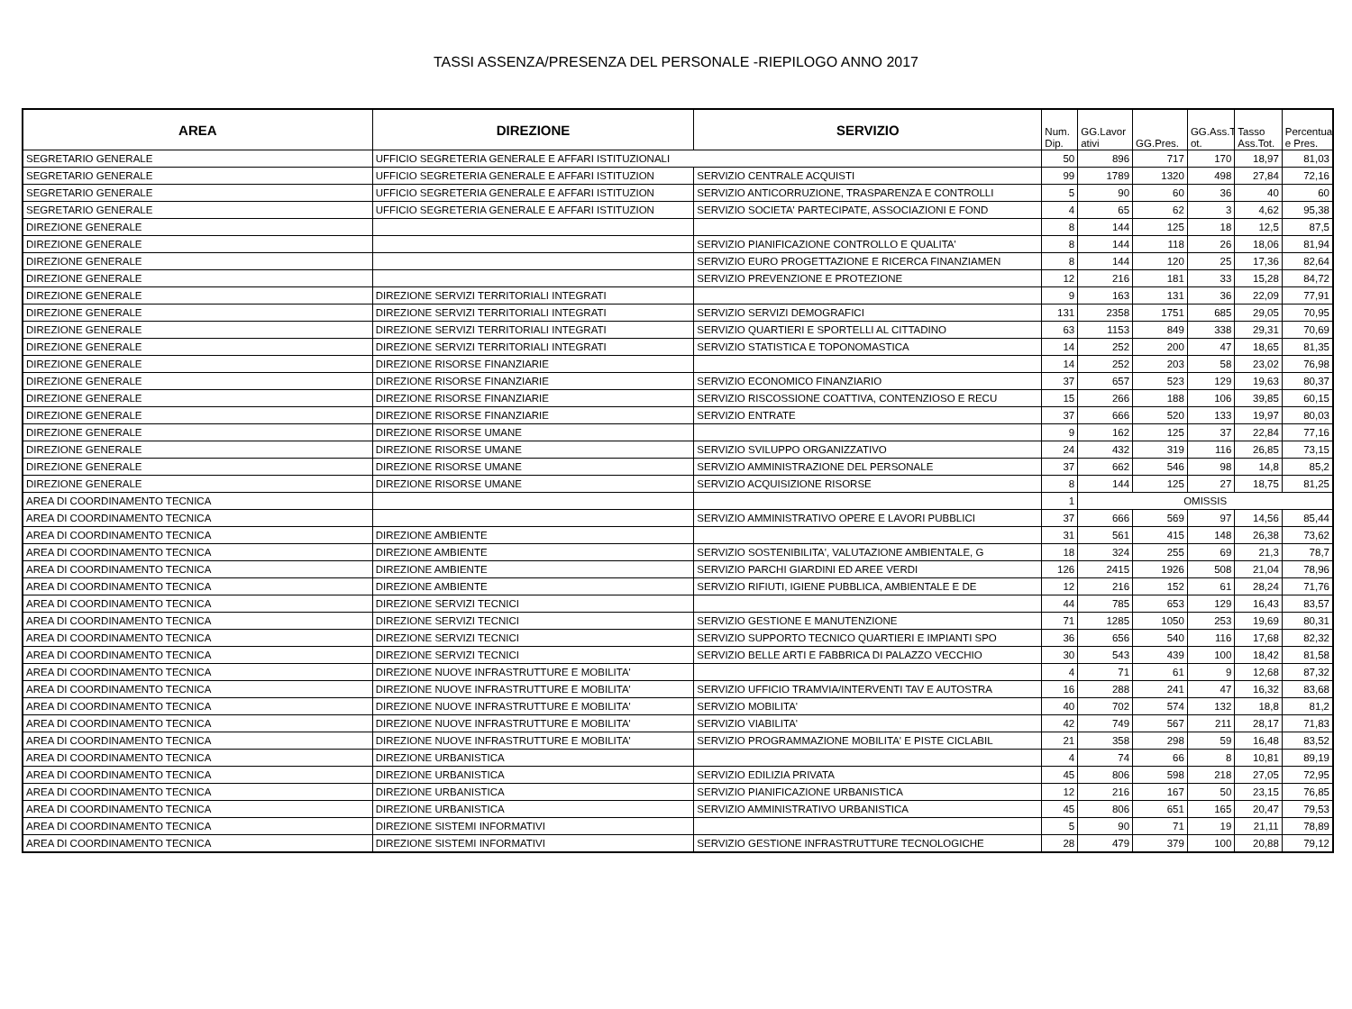TASSI ASSENZA/PRESENZA DEL PERSONALE -RIEPILOGO ANNO 2017
| AREA | DIREZIONE | SERVIZIO | Num. Dip. | GG.Lavor ativi | GG.Pres. | GG.Ass.T ot. | Tasso Ass.Tot. | Percentual e Pres. |
| --- | --- | --- | --- | --- | --- | --- | --- | --- |
| SEGRETARIO GENERALE | UFFICIO SEGRETERIA GENERALE E AFFARI ISTITUZIONALI | | 50 | 896 | 717 | 170 | 18,97 | 81,03 |
| SEGRETARIO GENERALE | UFFICIO SEGRETERIA GENERALE E AFFARI ISTITUZION | SERVIZIO CENTRALE ACQUISTI | 99 | 1789 | 1320 | 498 | 27,84 | 72,16 |
| SEGRETARIO GENERALE | UFFICIO SEGRETERIA GENERALE E AFFARI ISTITUZION | SERVIZIO ANTICORRUZIONE, TRASPARENZA E CONTROLLI | 5 | 90 | 60 | 36 | 40 | 60 |
| SEGRETARIO GENERALE | UFFICIO SEGRETERIA GENERALE E AFFARI ISTITUZION | SERVIZIO SOCIETA' PARTECIPATE, ASSOCIAZIONI E FOND | 4 | 65 | 62 | 3 | 4,62 | 95,38 |
| DIREZIONE GENERALE | | | 8 | 144 | 125 | 18 | 12,5 | 87,5 |
| DIREZIONE GENERALE | | SERVIZIO PIANIFICAZIONE CONTROLLO E QUALITA' | 8 | 144 | 118 | 26 | 18,06 | 81,94 |
| DIREZIONE GENERALE | | SERVIZIO EURO PROGETTAZIONE E RICERCA FINANZIAMEN | 8 | 144 | 120 | 25 | 17,36 | 82,64 |
| DIREZIONE GENERALE | | SERVIZIO PREVENZIONE E PROTEZIONE | 12 | 216 | 181 | 33 | 15,28 | 84,72 |
| DIREZIONE GENERALE | DIREZIONE SERVIZI TERRITORIALI INTEGRATI | | 9 | 163 | 131 | 36 | 22,09 | 77,91 |
| DIREZIONE GENERALE | DIREZIONE SERVIZI TERRITORIALI INTEGRATI | SERVIZIO SERVIZI DEMOGRAFICI | 131 | 2358 | 1751 | 685 | 29,05 | 70,95 |
| DIREZIONE GENERALE | DIREZIONE SERVIZI TERRITORIALI INTEGRATI | SERVIZIO QUARTIERI E SPORTELLI AL CITTADINO | 63 | 1153 | 849 | 338 | 29,31 | 70,69 |
| DIREZIONE GENERALE | DIREZIONE SERVIZI TERRITORIALI INTEGRATI | SERVIZIO STATISTICA E TOPONOMASTICA | 14 | 252 | 200 | 47 | 18,65 | 81,35 |
| DIREZIONE GENERALE | DIREZIONE RISORSE FINANZIARIE | | 14 | 252 | 203 | 58 | 23,02 | 76,98 |
| DIREZIONE GENERALE | DIREZIONE RISORSE FINANZIARIE | SERVIZIO ECONOMICO FINANZIARIO | 37 | 657 | 523 | 129 | 19,63 | 80,37 |
| DIREZIONE GENERALE | DIREZIONE RISORSE FINANZIARIE | SERVIZIO RISCOSSIONE COATTIVA, CONTENZIOSO E RECU | 15 | 266 | 188 | 106 | 39,85 | 60,15 |
| DIREZIONE GENERALE | DIREZIONE RISORSE FINANZIARIE | SERVIZIO ENTRATE | 37 | 666 | 520 | 133 | 19,97 | 80,03 |
| DIREZIONE GENERALE | DIREZIONE RISORSE UMANE | | 9 | 162 | 125 | 37 | 22,84 | 77,16 |
| DIREZIONE GENERALE | DIREZIONE RISORSE UMANE | SERVIZIO SVILUPPO ORGANIZZATIVO | 24 | 432 | 319 | 116 | 26,85 | 73,15 |
| DIREZIONE GENERALE | DIREZIONE RISORSE UMANE | SERVIZIO AMMINISTRAZIONE DEL PERSONALE | 37 | 662 | 546 | 98 | 14,8 | 85,2 |
| DIREZIONE GENERALE | DIREZIONE RISORSE UMANE | SERVIZIO ACQUISIZIONE RISORSE | 8 | 144 | 125 | 27 | 18,75 | 81,25 |
| AREA DI COORDINAMENTO TECNICA | | | 1 | OMISSIS | | | | |
| AREA DI COORDINAMENTO TECNICA | | SERVIZIO AMMINISTRATIVO OPERE E LAVORI PUBBLICI | 37 | 666 | 569 | 97 | 14,56 | 85,44 |
| AREA DI COORDINAMENTO TECNICA | DIREZIONE AMBIENTE | | 31 | 561 | 415 | 148 | 26,38 | 73,62 |
| AREA DI COORDINAMENTO TECNICA | DIREZIONE AMBIENTE | SERVIZIO SOSTENIBILITA', VALUTAZIONE AMBIENTALE, G | 18 | 324 | 255 | 69 | 21,3 | 78,7 |
| AREA DI COORDINAMENTO TECNICA | DIREZIONE AMBIENTE | SERVIZIO PARCHI GIARDINI ED AREE VERDI | 126 | 2415 | 1926 | 508 | 21,04 | 78,96 |
| AREA DI COORDINAMENTO TECNICA | DIREZIONE AMBIENTE | SERVIZIO RIFIUTI, IGIENE PUBBLICA, AMBIENTALE E DE | 12 | 216 | 152 | 61 | 28,24 | 71,76 |
| AREA DI COORDINAMENTO TECNICA | DIREZIONE SERVIZI TECNICI | | 44 | 785 | 653 | 129 | 16,43 | 83,57 |
| AREA DI COORDINAMENTO TECNICA | DIREZIONE SERVIZI TECNICI | SERVIZIO GESTIONE E MANUTENZIONE | 71 | 1285 | 1050 | 253 | 19,69 | 80,31 |
| AREA DI COORDINAMENTO TECNICA | DIREZIONE SERVIZI TECNICI | SERVIZIO SUPPORTO TECNICO QUARTIERI E IMPIANTI SPO | 36 | 656 | 540 | 116 | 17,68 | 82,32 |
| AREA DI COORDINAMENTO TECNICA | DIREZIONE SERVIZI TECNICI | SERVIZIO BELLE ARTI E FABBRICA DI PALAZZO VECCHIO | 30 | 543 | 439 | 100 | 18,42 | 81,58 |
| AREA DI COORDINAMENTO TECNICA | DIREZIONE NUOVE INFRASTRUTTURE E MOBILITA' | | 4 | 71 | 61 | 9 | 12,68 | 87,32 |
| AREA DI COORDINAMENTO TECNICA | DIREZIONE NUOVE INFRASTRUTTURE E MOBILITA' | SERVIZIO UFFICIO TRAMVIA/INTERVENTI TAV E AUTOSTRA | 16 | 288 | 241 | 47 | 16,32 | 83,68 |
| AREA DI COORDINAMENTO TECNICA | DIREZIONE NUOVE INFRASTRUTTURE E MOBILITA' | SERVIZIO MOBILITA' | 40 | 702 | 574 | 132 | 18,8 | 81,2 |
| AREA DI COORDINAMENTO TECNICA | DIREZIONE NUOVE INFRASTRUTTURE E MOBILITA' | SERVIZIO VIABILITA' | 42 | 749 | 567 | 211 | 28,17 | 71,83 |
| AREA DI COORDINAMENTO TECNICA | DIREZIONE NUOVE INFRASTRUTTURE E MOBILITA' | SERVIZIO PROGRAMMAZIONE MOBILITA' E PISTE CICLABIL | 21 | 358 | 298 | 59 | 16,48 | 83,52 |
| AREA DI COORDINAMENTO TECNICA | DIREZIONE URBANISTICA | | 4 | 74 | 66 | 8 | 10,81 | 89,19 |
| AREA DI COORDINAMENTO TECNICA | DIREZIONE URBANISTICA | SERVIZIO EDILIZIA PRIVATA | 45 | 806 | 598 | 218 | 27,05 | 72,95 |
| AREA DI COORDINAMENTO TECNICA | DIREZIONE URBANISTICA | SERVIZIO PIANIFICAZIONE URBANISTICA | 12 | 216 | 167 | 50 | 23,15 | 76,85 |
| AREA DI COORDINAMENTO TECNICA | DIREZIONE URBANISTICA | SERVIZIO AMMINISTRATIVO URBANISTICA | 45 | 806 | 651 | 165 | 20,47 | 79,53 |
| AREA DI COORDINAMENTO TECNICA | DIREZIONE SISTEMI INFORMATIVI | | 5 | 90 | 71 | 19 | 21,11 | 78,89 |
| AREA DI COORDINAMENTO TECNICA | DIREZIONE SISTEMI INFORMATIVI | SERVIZIO GESTIONE INFRASTRUTTURE TECNOLOGICHE | 28 | 479 | 379 | 100 | 20,88 | 79,12 |